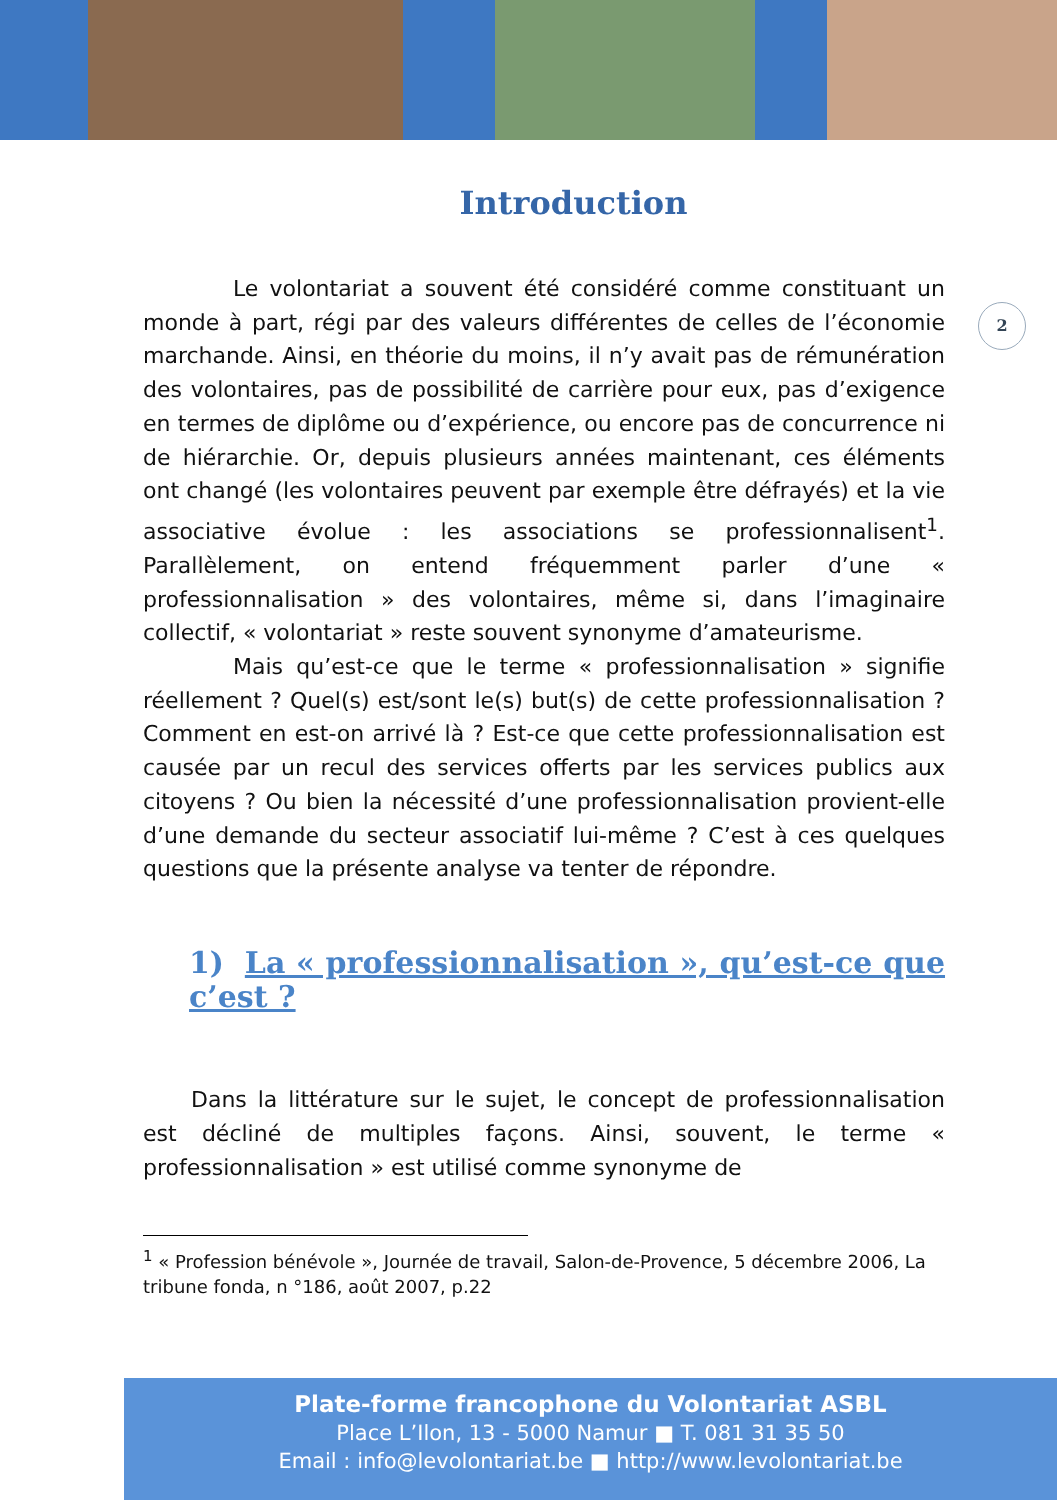Introduction
2
Le volontariat a souvent été considéré comme constituant un monde à part, régi par des valeurs différentes de celles de l’économie marchande. Ainsi, en théorie du moins, il n’y avait pas de rémunération des volontaires, pas de possibilité de carrière pour eux, pas d’exigence en termes de diplôme ou d’expérience, ou encore pas de concurrence ni de hiérarchie. Or, depuis plusieurs années maintenant, ces éléments ont changé (les volontaires peuvent par exemple être défrayés) et la vie associative évolue : les associations se professionnalisent<sup>1</sup>. Parallèlement, on entend fréquemment parler d’une « professionnalisation » des volontaires, même si, dans l’imaginaire collectif, « volontariat » reste souvent synonyme d’amateurisme.
Mais qu’est-ce que le terme « professionnalisation » signifie réellement ? Quel(s) est/sont le(s) but(s) de cette professionnalisation ? Comment en est-on arrivé là ? Est-ce que cette professionnalisation est causée par un recul des services offerts par les services publics aux citoyens ? Ou bien la nécessité d’une professionnalisation provient-elle d’une demande du secteur associatif lui-même ? C’est à ces quelques questions que la présente analyse va tenter de répondre.
1) La « professionnalisation », qu’est-ce que c’est ?
Dans la littérature sur le sujet, le concept de professionnalisation est décliné de multiples façons. Ainsi, souvent, le terme « professionnalisation » est utilisé comme synonyme de
<sup>1</sup> « Profession bénévole », Journée de travail, Salon-de-Provence, 5 décembre 2006, La tribune fonda, n °186, août 2007, p.22
Plate-forme francophone du Volontariat ASBL
Place L’Ilon, 13 - 5000 Namur ■ T. 081 31 35 50
Email : info@levolontariat.be ■ http://www.levolontariat.be